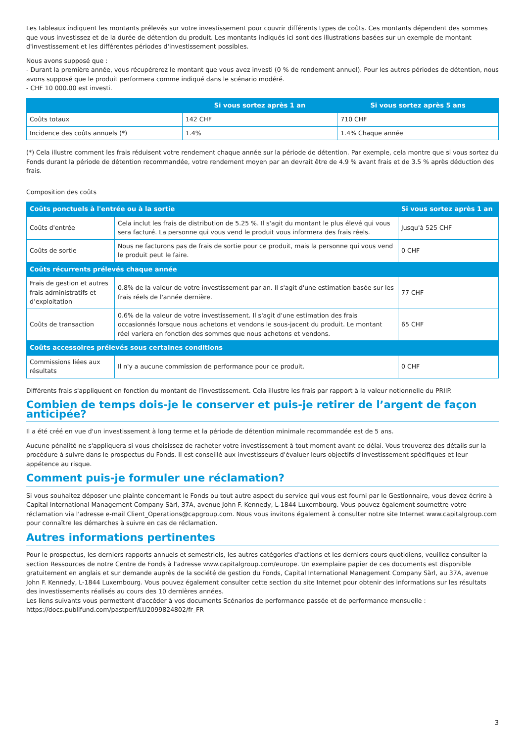Les tableaux indiquent les montants prélevés sur votre investissement pour couvrir différents types de coûts. Ces montants dépendent des sommes que vous investissez et de la durée de détention du produit. Les montants indiqués ici sont des illustrations basées sur un exemple de montant d'investissement et les différentes périodes d'investissement possibles.
Nous avons supposé que :
- Durant la première année, vous récupérerez le montant que vous avez investi (0 % de rendement annuel). Pour les autres périodes de détention, nous avons supposé que le produit performera comme indiqué dans le scénario modéré.
- CHF 10 000.00 est investi.
| | Si vous sortez après 1 an | Si vous sortez après 5 ans |
| --- | --- | --- |
| Coûts totaux | 142 CHF | 710 CHF |
| Incidence des coûts annuels (*) | 1.4% | 1.4% Chaque année |
(*) Cela illustre comment les frais réduisent votre rendement chaque année sur la période de détention. Par exemple, cela montre que si vous sortez du Fonds durant la période de détention recommandée, votre rendement moyen par an devrait être de 4.9 % avant frais et de 3.5 % après déduction des frais.
Composition des coûts
| Coûts ponctuels à l'entrée ou à la sortie | | Si vous sortez après 1 an |
| --- | --- | --- |
| Coûts d'entrée | Cela inclut les frais de distribution de 5.25 %. Il s'agit du montant le plus élevé qui vous sera facturé. La personne qui vous vend le produit vous informera des frais réels. | Jusqu'à 525 CHF |
| Coûts de sortie | Nous ne facturons pas de frais de sortie pour ce produit, mais la personne qui vous vend le produit peut le faire. | 0 CHF |
| Coûts récurrents prélevés chaque année | | |
| Frais de gestion et autres frais administratifs et d’exploitation | 0.8% de la valeur de votre investissement par an. Il s'agit d'une estimation basée sur les frais réels de l'année dernière. | 77 CHF |
| Coûts de transaction | 0.6% de la valeur de votre investissement. Il s'agit d'une estimation des frais occasionnés lorsque nous achetons et vendons le sous-jacent du produit. Le montant réel variera en fonction des sommes que nous achetons et vendons. | 65 CHF |
| Coûts accessoires prélevés sous certaines conditions | | |
| Commissions liées aux résultats | Il n'y a aucune commission de performance pour ce produit. | 0 CHF |
Différents frais s'appliquent en fonction du montant de l'investissement. Cela illustre les frais par rapport à la valeur notionnelle du PRIIP.
Combien de temps dois-je le conserver et puis-je retirer de l’argent de façon anticipée?
Il a été créé en vue d'un investissement à long terme et la période de détention minimale recommandée est de 5 ans.
Aucune pénalité ne s'appliquera si vous choisissez de racheter votre investissement à tout moment avant ce délai. Vous trouverez des détails sur la procédure à suivre dans le prospectus du Fonds. Il est conseillé aux investisseurs d'évaluer leurs objectifs d'investissement spécifiques et leur appétence au risque.
Comment puis-je formuler une réclamation?
Si vous souhaitez déposer une plainte concernant le Fonds ou tout autre aspect du service qui vous est fourni par le Gestionnaire, vous devez écrire à Capital International Management Company Sàrl, 37A, avenue John F. Kennedy, L-1844 Luxembourg. Vous pouvez également soumettre votre réclamation via l'adresse e-mail Client_Operations@capgroup.com. Nous vous invitons également à consulter notre site Internet www.capitalgroup.com pour connaître les démarches à suivre en cas de réclamation.
Autres informations pertinentes
Pour le prospectus, les derniers rapports annuels et semestriels, les autres catégories d'actions et les derniers cours quotidiens, veuillez consulter la section Ressources de notre Centre de Fonds à l'adresse www.capitalgroup.com/europe. Un exemplaire papier de ces documents est disponible gratuitement en anglais et sur demande auprès de la société de gestion du Fonds, Capital International Management Company Sàrl, au 37A, avenue John F. Kennedy, L-1844 Luxembourg. Vous pouvez également consulter cette section du site Internet pour obtenir des informations sur les résultats des investissements réalisés au cours des 10 dernières années.
Les liens suivants vous permettent d'accéder à vos documents Scénarios de performance passée et de performance mensuelle :
https://docs.publifund.com/pastperf/LU2099824802/fr_FR
3